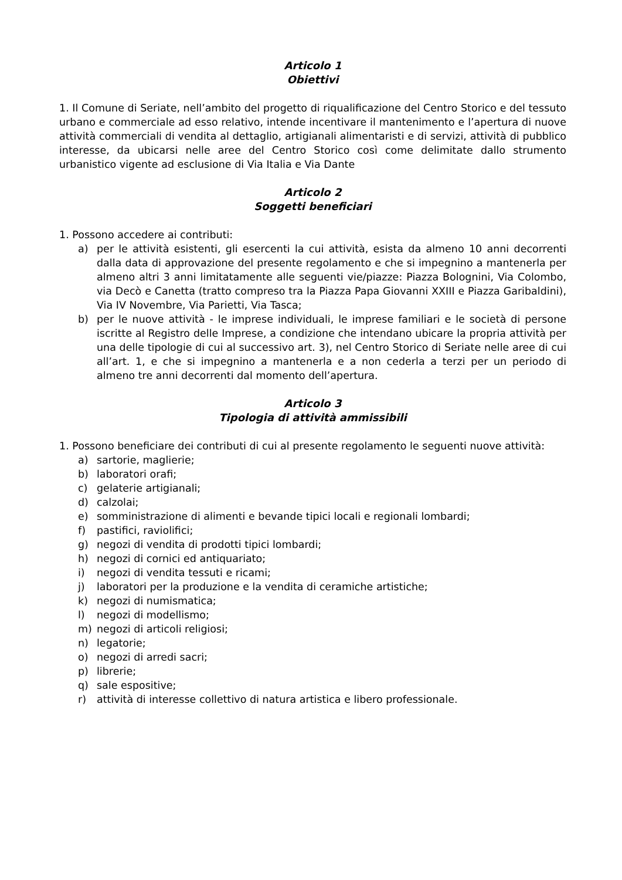Articolo 1
Obiettivi
1. Il Comune di Seriate, nell’ambito del progetto di riqualificazione del Centro Storico e del tessuto urbano e commerciale ad esso relativo, intende incentivare il mantenimento e l’apertura di nuove attività commerciali di vendita al dettaglio, artigianali alimentaristi e di servizi, attività di pubblico interesse, da ubicarsi nelle aree del Centro Storico così come delimitate dallo strumento urbanistico vigente ad esclusione di Via Italia e Via Dante
Articolo 2
Soggetti beneficiari
1. Possono accedere ai contributi:
a) per le attività esistenti, gli esercenti la cui attività, esista da almeno 10 anni decorrenti dalla data di approvazione del presente regolamento e che si impegnino a mantenerla per almeno altri 3 anni limitatamente alle seguenti vie/piazze: Piazza Bolognini, Via Colombo, via Decò e Canetta (tratto compreso tra la Piazza Papa Giovanni XXIII e Piazza Garibaldini), Via IV Novembre, Via Parietti, Via Tasca;
b) per le nuove attività - le imprese individuali, le imprese familiari e le società di persone iscritte al Registro delle Imprese, a condizione che intendano ubicare la propria attività per una delle tipologie di cui al successivo art. 3), nel Centro Storico di Seriate nelle aree di cui all’art. 1, e che si impegnino a mantenerla e a non cederla a terzi per un periodo di almeno tre anni decorrenti dal momento dell’apertura.
Articolo 3
Tipologia di attività ammissibili
1. Possono beneficiare dei contributi di cui al presente regolamento le seguenti nuove attività:
a) sartorie, maglierie;
b) laboratori orafi;
c) gelaterie artigianali;
d) calzolai;
e) somministrazione di alimenti e bevande tipici locali e regionali lombardi;
f) pastifici, raviolifici;
g) negozi di vendita di prodotti tipici lombardi;
h) negozi di cornici ed antiquariato;
i) negozi di vendita tessuti e ricami;
j) laboratori per la produzione e la vendita di ceramiche artistiche;
k) negozi di numismatica;
l) negozi di modellismo;
m) negozi di articoli religiosi;
n) legatorie;
o) negozi di arredi sacri;
p) librerie;
q) sale espositive;
r) attività di interesse collettivo di natura artistica e libero professionale.